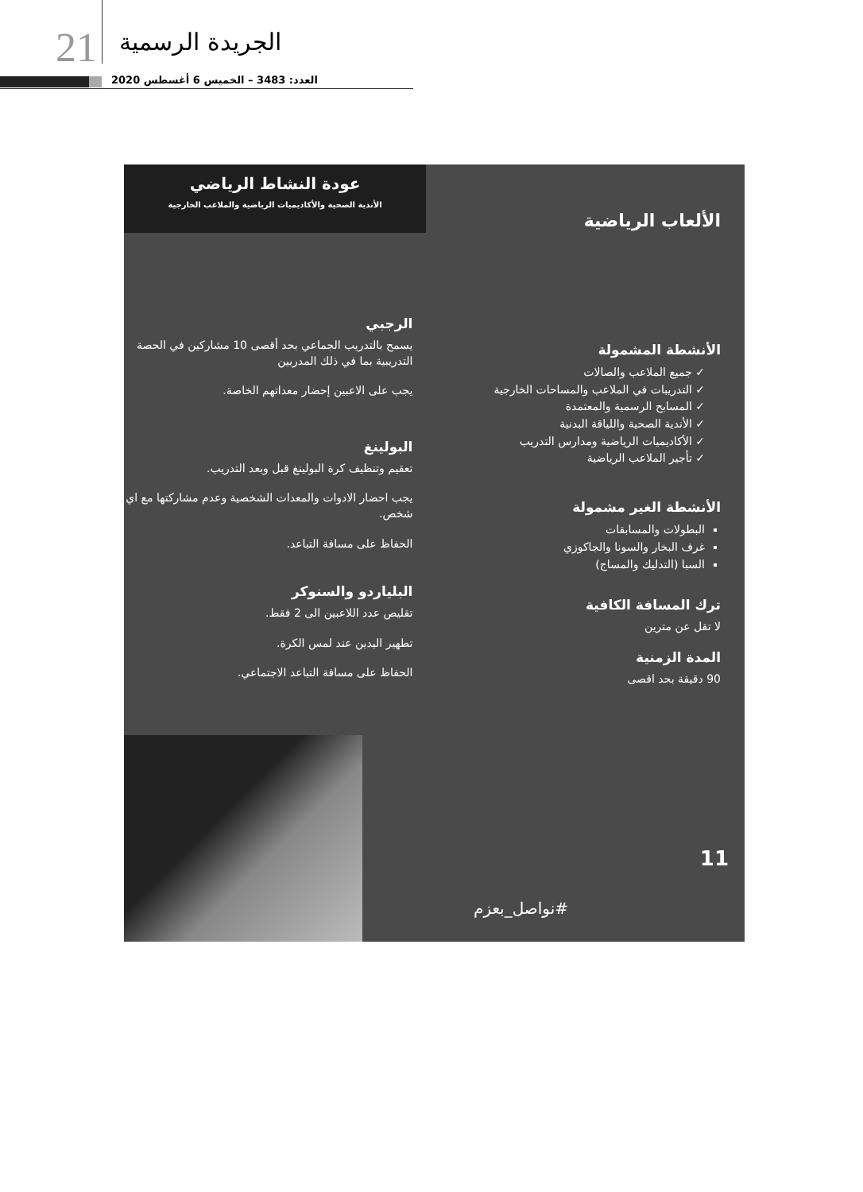21 الجريدة الرسمية
العدد: 3483 – الخميس 6 أغسطس 2020
عودة النشاط الرياضي
الأندية الصحية والأكاديميات الرياضية والملاعب الخارجية
الألعاب الرياضية
الأنشطة المشمولة
✓ جميع الملاعب والصالات
✓ التدريبات في الملاعب والمساحات الخارجية
✓ المسابح الرسمية والمعتمدة
✓ الأندية الصحية واللياقة البدنية
✓ الأكاديميات الرياضية ومدارس التدريب
✓ تأجير الملاعب الرياضية
الأنشطة الغير مشمولة
البطولات والمسابقات
غرف البخار والسونا والجاكوزي
السبا (التدليك والمساج)
ترك المسافة الكافية
لا تقل عن مترين
المدة الزمنية
90 دقيقة بحد اقصى
الرجبي
يسمح بالتدريب الجماعي بحد أقصى 10 مشاركين في الحصة التدريبية بما في ذلك المدربين
يجب على الاعبين إحضار معداتهم الخاصة.
البولينغ
تعقيم وتنظيف كرة البولينغ قبل وبعد التدريب.
يجب احضار الادوات والمعدات الشخصية وعدم مشاركتها مع اي شخص.
الحفاظ على مسافة التباعد.
البلياردو والسنوكر
تقليص عدد اللاعبين الى 2 فقط.
تطهير اليدين عند لمس الكرة.
الحفاظ على مسافة التباعد الاجتماعي.
11
#نواصل_بعزم